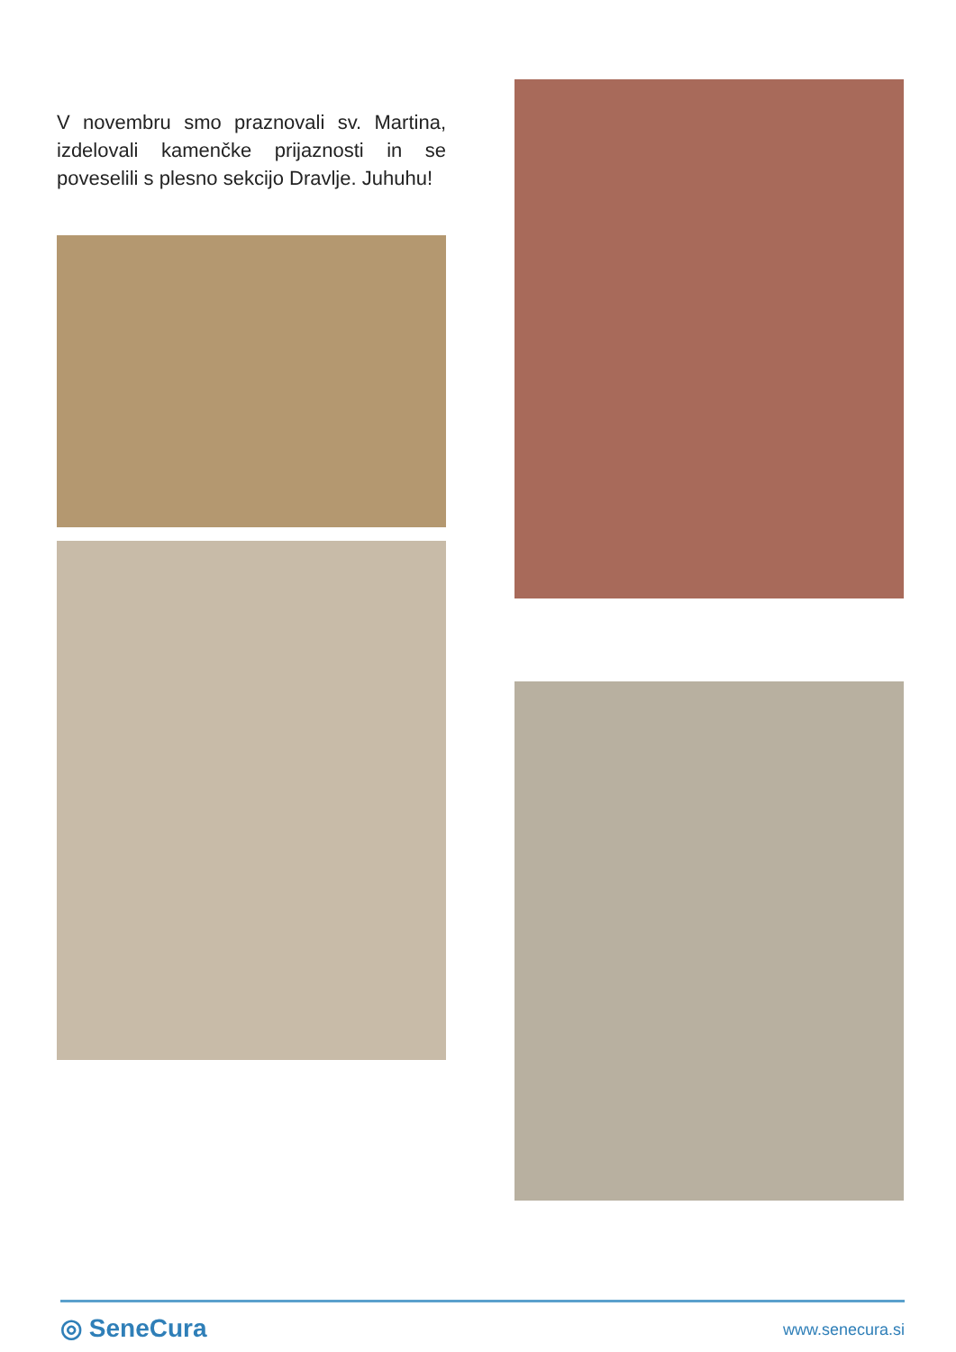V novembru smo praznovali sv. Martina, izdelovali kamenčke prijaznosti in se poveselili s plesno sekcijo Dravlje. Juhuhu!
◎ SeneCura
www.senecura.si